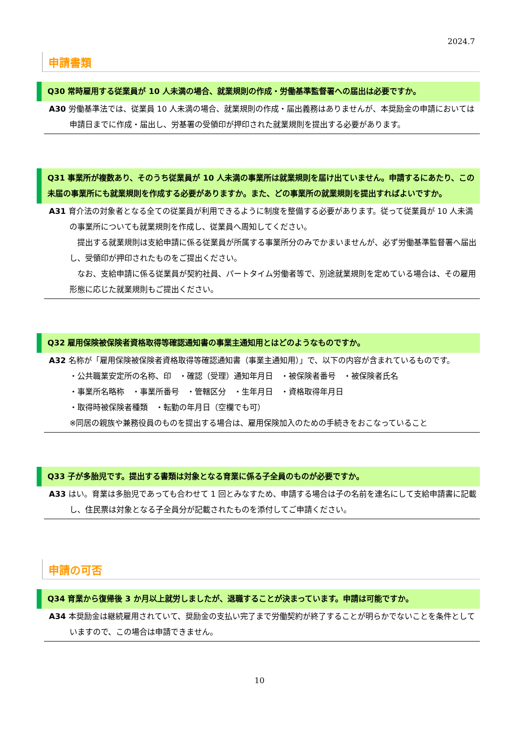2024.7
申請書類
Q30 常時雇用する従業員が 10 人未満の場合、就業規則の作成・労働基準監督署への届出は必要ですか。
A30 労働基準法では、従業員 10 人未満の場合、就業規則の作成・届出義務はありませんが、本奨励金の申請においては申請日までに作成・届出し、労基署の受領印が押印された就業規則を提出する必要があります。
Q31 事業所が複数あり、そのうち従業員が 10 人未満の事業所は就業規則を届け出ていません。申請するにあたり、この未届の事業所にも就業規則を作成する必要がありますか。また、どの事業所の就業規則を提出すればよいですか。
A31 育介法の対象者となる全ての従業員が利用できるように制度を整備する必要があります。従って従業員が 10 人未満の事業所についても就業規則を作成し、従業員へ周知してください。
　提出する就業規則は支給申請に係る従業員が所属する事業所分のみでかまいませんが、必ず労働基準監督署へ届出し、受領印が押印されたものをご提出ください。
　なお、支給申請に係る従業員が契約社員、パートタイム労働者等で、別途就業規則を定めている場合は、その雇用形態に応じた就業規則もご提出ください。
Q32 雇用保険被保険者資格取得等確認通知書の事業主通知用とはどのようなものですか。
A32 名称が「雇用保険被保険者資格取得等確認通知書（事業主通知用）」で、以下の内容が含まれているものです。
・公共職業安定所の名称、印　・確認（受理）通知年月日　・被保険者番号　・被保険者氏名
・事業所名略称　・事業所番号　・管轄区分　・生年月日　・資格取得年月日
・取得時被保険者種類　・転勤の年月日（空欄でも可）
※同居の親族や兼務役員のものを提出する場合は、雇用保険加入のための手続きをおこなっていること
Q33 子が多胎児です。提出する書類は対象となる育業に係る子全員のものが必要ですか。
A33 はい。育業は多胎児であっても合わせて 1 回とみなすため、申請する場合は子の名前を連名にして支給申請書に記載し、住民票は対象となる子全員分が記載されたものを添付してご申請ください。
申請の可否
Q34 育業から復帰後 3 か月以上就労しましたが、退職することが決まっています。申請は可能ですか。
A34 本奨励金は継続雇用されていて、奨励金の支払い完了まで労働契約が終了することが明らかでないことを条件としていますので、この場合は申請できません。
10